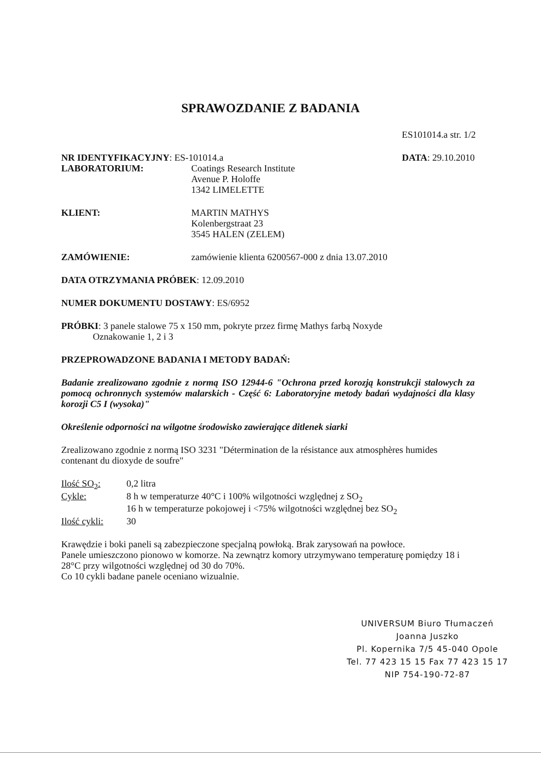SPRAWOZDANIE Z BADANIA
ES101014.a str. 1/2
NR IDENTYFIKACYJNY: ES-101014.a DATA: 29.10.2010
LABORATORIUM: Coatings Research Institute
Avenue P. Holoffe
1342 LIMELETTE
KLIENT: MARTIN MATHYS
Kolenbergstraat 23
3545 HALEN (ZELEM)
ZAMÓWIENIE: zamówienie klienta 6200567-000 z dnia 13.07.2010
DATA OTRZYMANIA PRÓBEK: 12.09.2010
NUMER DOKUMENTU DOSTAWY: ES/6952
PRÓBKI: 3 panele stalowe 75 x 150 mm, pokryte przez firmę Mathys farbą Noxyde
Oznakowanie 1, 2 i 3
PRZEPROWADZONE BADANIA I METODY BADAŃ:
Badanie zrealizowano zgodnie z normą ISO 12944-6 "Ochrona przed korozją konstrukcji stalowych za pomocą ochronnych systemów malarskich - Część 6: Laboratoryjne metody badań wydajności dla klasy korozji C5 I (wysoka)"
Określenie odporności na wilgotne środowisko zawierające ditlenek siarki
Zrealizowano zgodnie z normą ISO 3231 "Détermination de la résistance aux atmosphères humides contenant du dioxyde de soufre"
| Ilość SO<sub>2</sub>: | 0,2 litra |
| Cykle: | 8 h w temperaturze 40°C i 100% wilgotności względnej z SO<sub>2</sub> 16 h w temperaturze pokojowej i <75% wilgotności względnej bez SO<sub>2</sub> |
| Ilość cykli: | 30 |
Krawędzie i boki paneli są zabezpieczone specjalną powłoką. Brak zarysowań na powłoce.
Panele umieszczono pionowo w komorze. Na zewnątrz komory utrzymywano temperaturę pomiędzy 18 i 28°C przy wilgotności względnej od 30 do 70%.
Co 10 cykli badane panele oceniano wizualnie.
UNIVERSUM Biuro Tłumaczeń
Joanna Juszko
Pl. Kopernika 7/5 45-040 Opole
Tel. 77 423 15 15 Fax 77 423 15 17
NIP 754-190-72-87